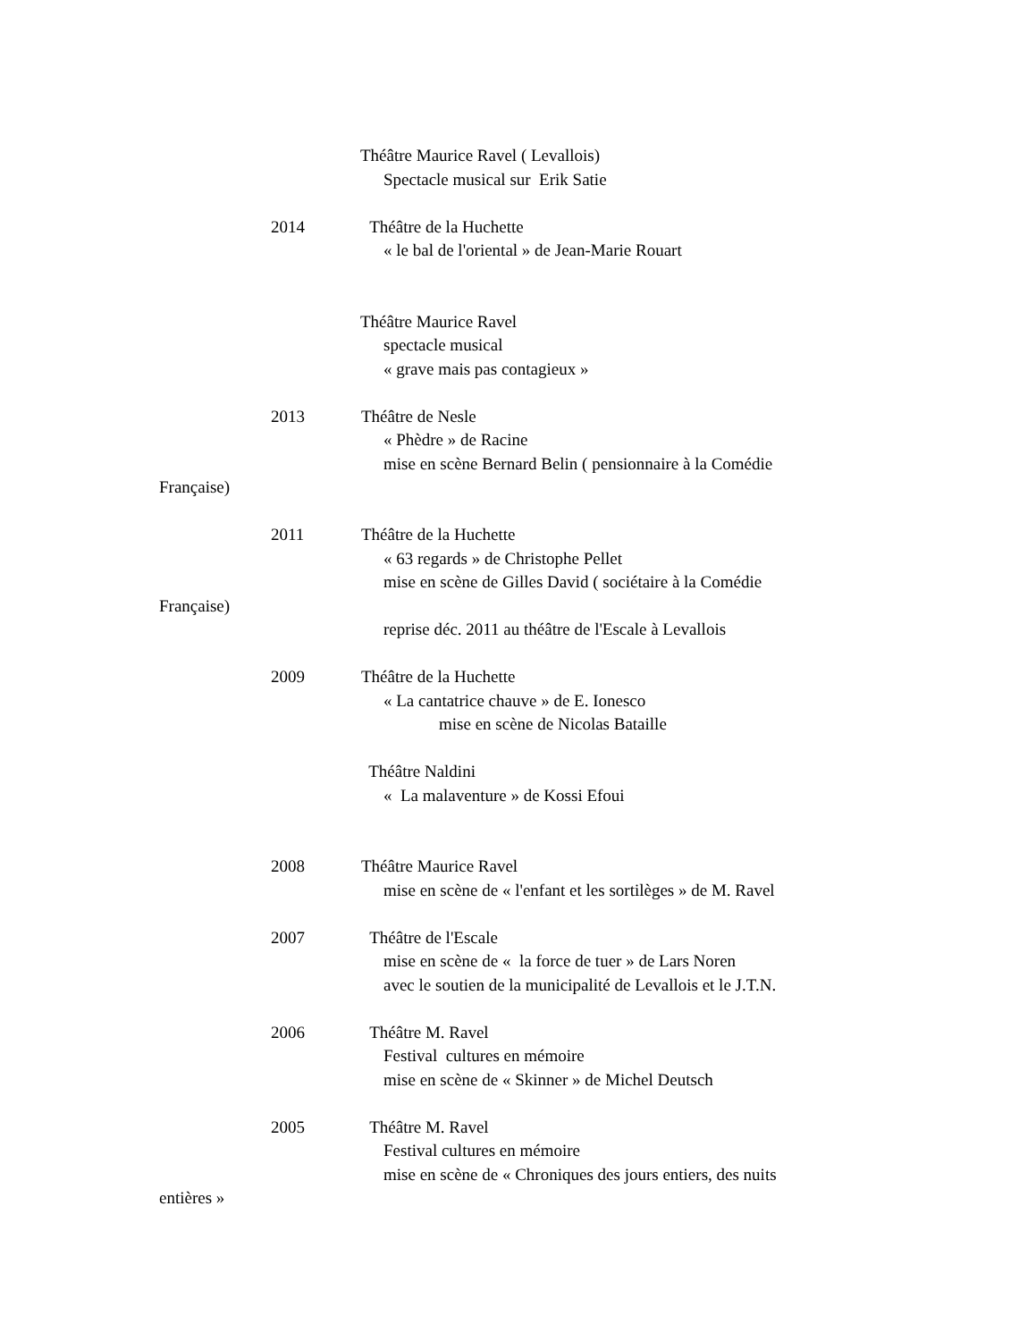Théâtre Maurice Ravel ( Levallois)
Spectacle musical sur Erik Satie
2014 Théâtre de la Huchette
« le bal de l'oriental » de Jean-Marie Rouart
Théâtre Maurice Ravel
spectacle musical
« grave mais pas contagieux »
2013 Théâtre de Nesle
« Phèdre » de Racine
mise en scène Bernard Belin ( pensionnaire à la Comédie
Française)
2011 Théâtre de la Huchette
« 63 regards » de Christophe Pellet
mise en scène de Gilles David ( sociétaire à la Comédie
Française)
reprise déc. 2011 au théâtre de l'Escale à Levallois
2009 Théâtre de la Huchette
« La cantatrice chauve » de E. Ionesco
mise en scène de Nicolas Bataille
Théâtre Naldini
« La malaventure » de Kossi Efoui
2008 Théâtre Maurice Ravel
mise en scène de « l'enfant et les sortilèges » de M. Ravel
2007 Théâtre de l'Escale
mise en scène de « la force de tuer » de Lars Noren
avec le soutien de la municipalité de Levallois et le J.T.N.
2006 Théâtre M. Ravel
Festival cultures en mémoire
mise en scène de « Skinner » de Michel Deutsch
2005 Théâtre M. Ravel
Festival cultures en mémoire
mise en scène de « Chroniques des jours entiers, des nuits
entières »